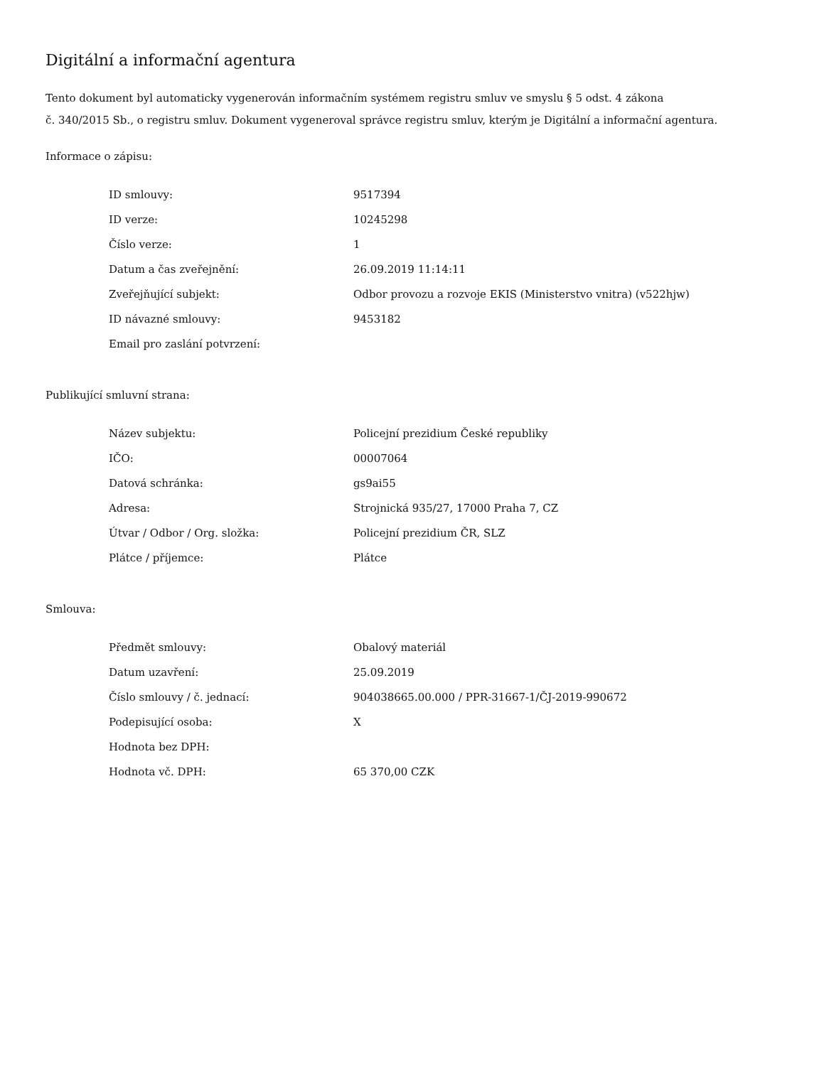Digitální a informační agentura
Tento dokument byl automaticky vygenerován informačním systémem registru smluv ve smyslu § 5 odst. 4 zákona
č. 340/2015 Sb., o registru smluv. Dokument vygeneroval správce registru smluv, kterým je Digitální a informační agentura.
Informace o zápisu:
| ID smlouvy: | 9517394 |
| ID verze: | 10245298 |
| Číslo verze: | 1 |
| Datum a čas zveřejnění: | 26.09.2019 11:14:11 |
| Zveřejňující subjekt: | Odbor provozu a rozvoje EKIS (Ministerstvo vnitra) (v522hjw) |
| ID návazné smlouvy: | 9453182 |
| Email pro zaslání potvrzení: | |
Publikující smluvní strana:
| Název subjektu: | Policejní prezidium České republiky |
| IČO: | 00007064 |
| Datová schránka: | gs9ai55 |
| Adresa: | Strojnická 935/27, 17000 Praha 7, CZ |
| Útvar / Odbor / Org. složka: | Policejní prezidium ČR, SLZ |
| Plátce / příjemce: | Plátce |
Smlouva:
| Předmět smlouvy: | Obalový materiál |
| Datum uzavření: | 25.09.2019 |
| Číslo smlouvy / č. jednací: | 904038665.00.000 / PPR-31667-1/ČJ-2019-990672 |
| Podepisující osoba: | X |
| Hodnota bez DPH: | |
| Hodnota vč. DPH: | 65 370,00 CZK |